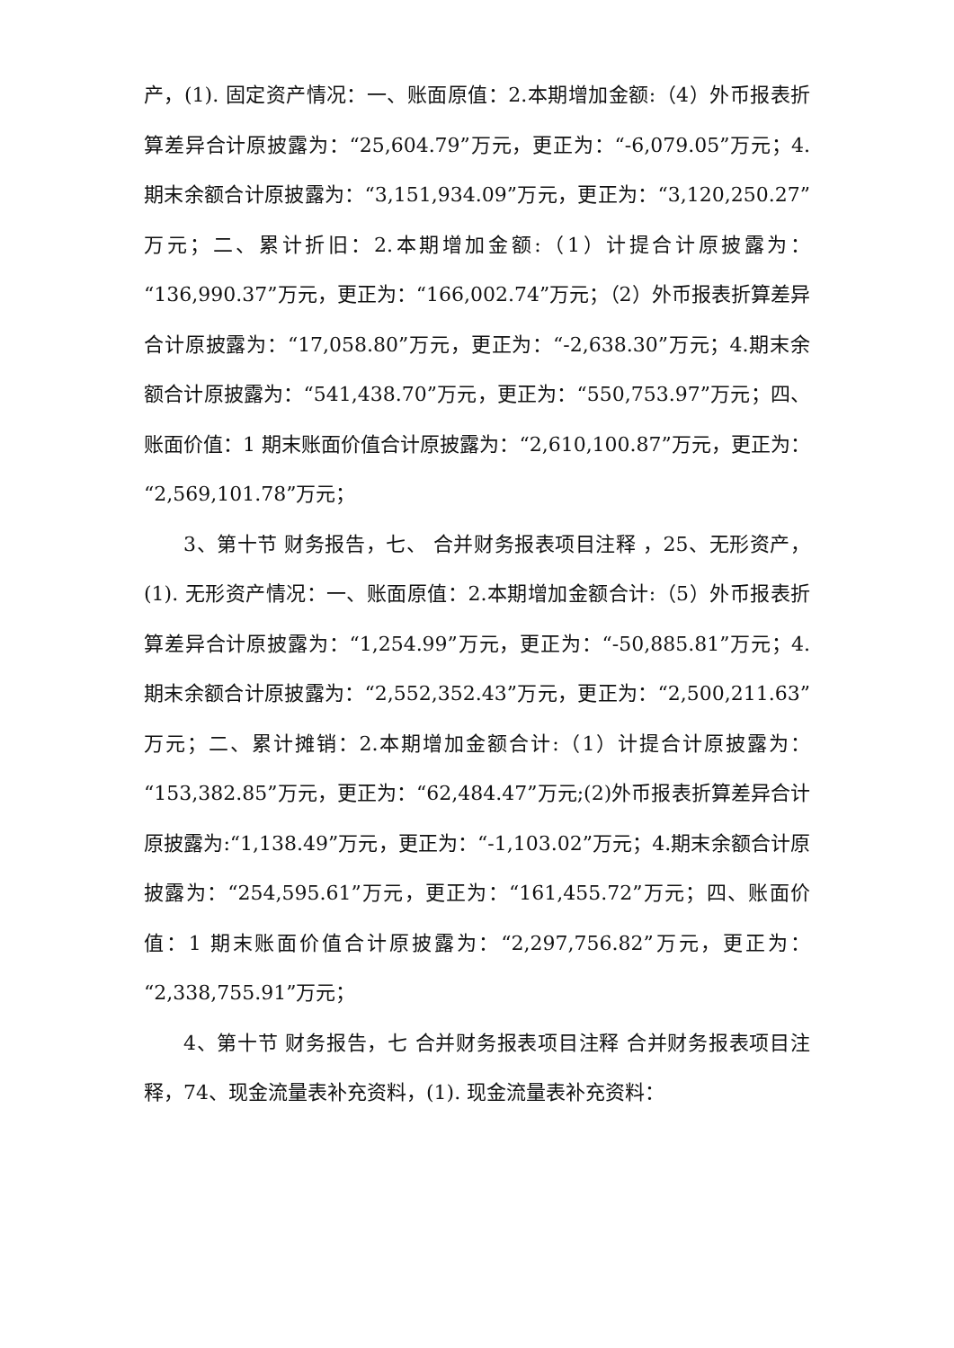产，(1). 固定资产情况：一、账面原值：2.本期增加金额:（4）外币报表折算差异合计原披露为：“25,604.79”万元，更正为：“-6,079.05”万元；4.期末余额合计原披露为：“3,151,934.09”万元，更正为：“3,120,250.27”万元；二、累计折旧：2.本期增加金额:（1）计提合计原披露为：“136,990.37”万元，更正为：“166,002.74”万元；（2）外币报表折算差异合计原披露为：“17,058.80”万元，更正为：“-2,638.30”万元；4.期末余额合计原披露为：“541,438.70”万元，更正为：“550,753.97”万元；四、账面价值：1 期末账面价值合计原披露为：“2,610,100.87”万元，更正为：“2,569,101.78”万元；
3、第十节 财务报告，七、 合并财务报表项目注释 ，25、无形资产，(1). 无形资产情况：一、账面原值：2.本期增加金额合计:（5）外币报表折算差异合计原披露为：“1,254.99”万元，更正为：“-50,885.81”万元；4.期末余额合计原披露为：“2,552,352.43”万元，更正为：“2,500,211.63”万元；二、累计摊销：2.本期增加金额合计:（1）计提合计原披露为：“153,382.85”万元，更正为：“62,484.47”万元;(2)外币报表折算差异合计原披露为:“1,138.49”万元，更正为：“-1,103.02”万元；4.期末余额合计原披露为：“254,595.61”万元，更正为：“161,455.72”万元；四、账面价值：1 期末账面价值合计原披露为：“2,297,756.82”万元，更正为：“2,338,755.91”万元；
4、第十节 财务报告，七 合并财务报表项目注释 合并财务报表项目注释，74、现金流量表补充资料，(1). 现金流量表补充资料：